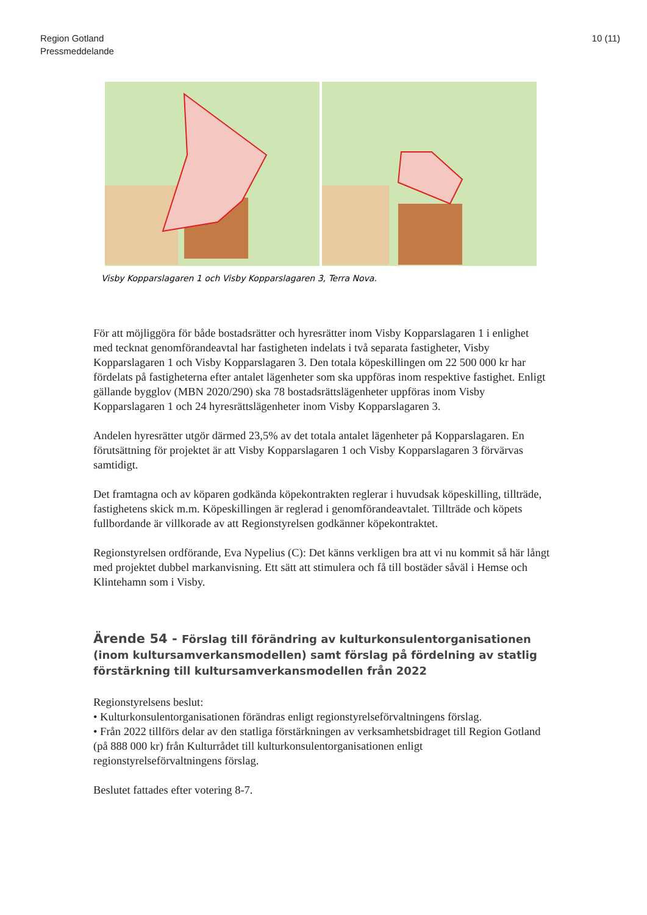Region Gotland
Pressmeddelande
10 (11)
Visby Kopparslagaren 1 och Visby Kopparslagaren 3, Terra Nova.
För att möjliggöra för både bostadsrätter och hyresrätter inom Visby Kopparslagaren 1 i enlighet med tecknat genomförandeavtal har fastigheten indelats i två separata fastigheter, Visby Kopparslagaren 1 och Visby Kopparslagaren 3. Den totala köpeskillingen om 22 500 000 kr har fördelats på fastigheterna efter antalet lägenheter som ska uppföras inom respektive fastighet. Enligt gällande bygglov (MBN 2020/290) ska 78 bostadsrättslägenheter uppföras inom Visby Kopparslagaren 1 och 24 hyresrättslägenheter inom Visby Kopparslagaren 3.
Andelen hyresrätter utgör därmed 23,5% av det totala antalet lägenheter på Kopparslagaren. En förutsättning för projektet är att Visby Kopparslagaren 1 och Visby Kopparslagaren 3 förvärvas samtidigt.
Det framtagna och av köparen godkända köpekontrakten reglerar i huvudsak köpeskilling, tillträde, fastighetens skick m.m. Köpeskillingen är reglerad i genomförandeavtalet. Tillträde och köpets fullbordande är villkorade av att Regionstyrelsen godkänner köpekontraktet.
Regionstyrelsen ordförande, Eva Nypelius (C): Det känns verkligen bra att vi nu kommit så här långt med projektet dubbel markanvisning. Ett sätt att stimulera och få till bostäder såväl i Hemse och Klintehamn som i Visby.
Ärende 54 - Förslag till förändring av kulturkonsulentorganisationen (inom kultursamverkansmodellen) samt förslag på fördelning av statlig förstärkning till kultursamverkansmodellen från 2022
Regionstyrelsens beslut:
• Kulturkonsulentorganisationen förändras enligt regionstyrelseförvaltningens förslag.
• Från 2022 tillförs delar av den statliga förstärkningen av verksamhetsbidraget till Region Gotland (på 888 000 kr) från Kulturrådet till kulturkonsulentorganisationen enligt regionstyrelseförvaltningens förslag.
Beslutet fattades efter votering 8-7.